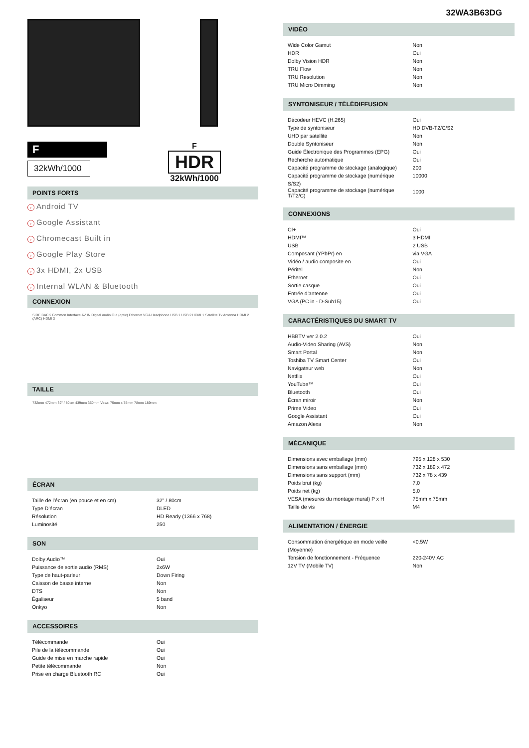F
32kWh/1000
F
HDR
32kWh/1000
POINTS FORTS
› Android TV
› Google Assistant
› Chromecast Built in
› Google Play Store
› 3x HDMI, 2x USB
› Internal WLAN & Bluetooth
CONNEXION
SIDE BACK Common Interface AV IN Digital Audio Out (optic) Ethernet VGA Headphone USB 1 USB 2 HDMI 1 Satellite Tv Antenna HDMI 2 (ARC) HDMI 3
TAILLE
732mm 472mm 32" / 80cm 439mm 350mm Vesa: 75mm x 75mm 78mm 189mm
ÉCRAN
| Taille de l’écran (en pouce et en cm) | 32" / 80cm |
| Type D’écran | DLED |
| Résolution | HD Ready (1366 x 768) |
| Luminosité | 250 |
SON
| Dolby Audio™ | Oui |
| Puissance de sortie audio (RMS) | 2x6W |
| Type de haut-parleur | Down Firing |
| Caisson de basse interne | Non |
| DTS | Non |
| Égaliseur | 5 band |
| Onkyo | Non |
ACCESSOIRES
| Télécommande | Oui |
| Pile de la télécommande | Oui |
| Guide de mise en marche rapide | Oui |
| Petite télécommande | Non |
| Prise en charge Bluetooth RC | Oui |
32WA3B63DG
VIDÉO
| Wide Color Gamut | Non |
| HDR | Oui |
| Dolby Vision HDR | Non |
| TRU Flow | Non |
| TRU Resolution | Non |
| TRU Micro Dimming | Non |
SYNTONISEUR / TÉLÉDIFFUSION
| Décodeur HEVC (H.265) | Oui |
| Type de syntoniseur | HD DVB-T2/C/S2 |
| UHD par satellite | Non |
| Double Syntoniseur | Non |
| Guide Électronique des Programmes (EPG) | Oui |
| Recherche automatique | Oui |
| Capacité programme de stockage (analogique) | 200 |
| Capacité programme de stockage (numérique S/S2) | 10000 |
| Capacité programme de stockage (numérique T/T2/C) | 1000 |
CONNEXIONS
| CI+ | Oui |
| HDMI™ | 3 HDMI |
| USB | 2 USB |
| Composant (YPbPr) en | via VGA |
| Vidéo / audio composite en | Oui |
| Péritel | Non |
| Ethernet | Oui |
| Sortie casque | Oui |
| Entrée d’antenne | Oui |
| VGA (PC in - D-Sub15) | Oui |
CARACTÉRISTIQUES DU SMART TV
| HBBTV ver 2.0.2 | Oui |
| Audio-Video Sharing (AVS) | Non |
| Smart Portal | Non |
| Toshiba TV Smart Center | Oui |
| Navigateur web | Non |
| Netflix | Oui |
| YouTube™ | Oui |
| Bluetooth | Oui |
| Écran miroir | Non |
| Prime Video | Oui |
| Google Assistant | Oui |
| Amazon Alexa | Non |
MÉCANIQUE
| Dimensions avec emballage (mm) | 795 x 128 x 530 |
| Dimensions sans emballage (mm) | 732 x 189 x 472 |
| Dimensions sans support (mm) | 732 x 78 x 439 |
| Poids brut (kg) | 7,0 |
| Poids net (kg) | 5,0 |
| VESA (mesures du montage mural) P x H | 75mm x 75mm |
| Taille de vis | M4 |
ALIMENTATION / ÉNERGIE
| Consommation énergétique en mode veille (Moyenne) | <0.5W |
| Tension de fonctionnement - Fréquence | 220-240V AC |
| 12V TV (Mobile TV) | Non |